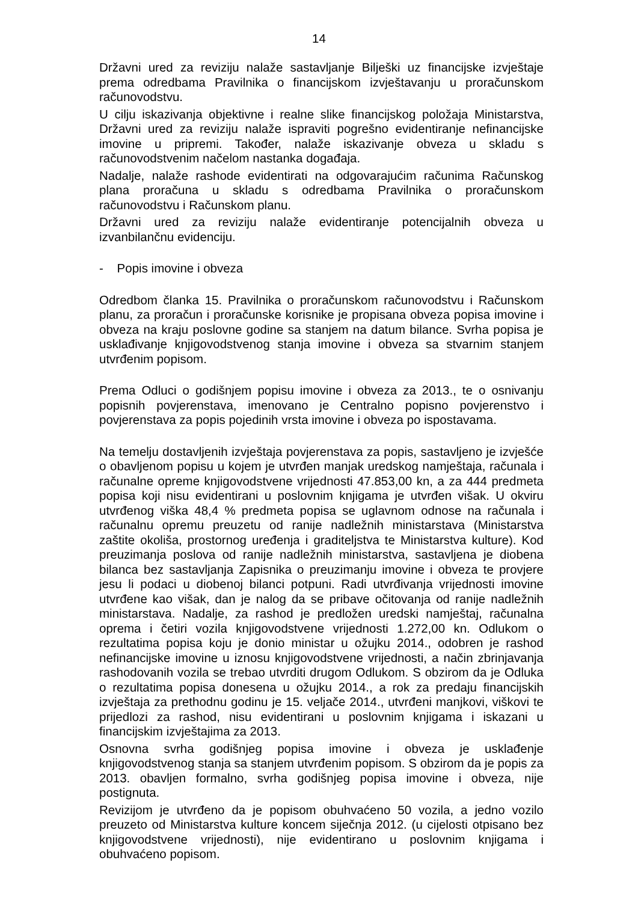14
Državni ured za reviziju nalaže sastavljanje Bilješki uz financijske izvještaje prema odredbama Pravilnika o financijskom izvještavanju u proračunskom računovodstvu.
U cilju iskazivanja objektivne i realne slike financijskog položaja Ministarstva, Državni ured za reviziju nalaže ispraviti pogrešno evidentiranje nefinancijske imovine u pripremi. Također, nalaže iskazivanje obveza u skladu s računovodstvenim načelom nastanka događaja.
Nadalje, nalaže rashode evidentirati na odgovarajućim računima Računskog plana proračuna u skladu s odredbama Pravilnika o proračunskom računovodstvu i Računskom planu.
Državni ured za reviziju nalaže evidentiranje potencijalnih obveza u izvanbilančnu evidenciju.
- Popis imovine i obveza
Odredbom članka 15. Pravilnika o proračunskom računovodstvu i Računskom planu, za proračun i proračunske korisnike je propisana obveza popisa imovine i obveza na kraju poslovne godine sa stanjem na datum bilance. Svrha popisa je usklađivanje knjigovodstvenog stanja imovine i obveza sa stvarnim stanjem utvrđenim popisom.
Prema Odluci o godišnjem popisu imovine i obveza za 2013., te o osnivanju popisnih povjerenstava, imenovano je Centralno popisno povjerenstvo i povjerenstava za popis pojedinih vrsta imovine i obveza po ispostavama.
Na temelju dostavljenih izvještaja povjerenstava za popis, sastavljeno je izvješće o obavljenom popisu u kojem je utvrđen manjak uredskog namještaja, računala i računalne opreme knjigovodstvene vrijednosti 47.853,00 kn, a za 444 predmeta popisa koji nisu evidentirani u poslovnim knjigama je utvrđen višak. U okviru utvrđenog viška 48,4 % predmeta popisa se uglavnom odnose na računala i računalnu opremu preuzetu od ranije nadležnih ministarstava (Ministarstva zaštite okoliša, prostornog uređenja i graditeljstva te Ministarstva kulture). Kod preuzimanja poslova od ranije nadležnih ministarstva, sastavljena je diobena bilanca bez sastavljanja Zapisnika o preuzimanju imovine i obveza te provjere jesu li podaci u diobenoj bilanci potpuni. Radi utvrđivanja vrijednosti imovine utvrđene kao višak, dan je nalog da se pribave očitovanja od ranije nadležnih ministarstava. Nadalje, za rashod je predložen uredski namještaj, računalna oprema i četiri vozila knjigovodstvene vrijednosti 1.272,00 kn. Odlukom o rezultatima popisa koju je donio ministar u ožujku 2014., odobren je rashod nefinancijske imovine u iznosu knjigovodstvene vrijednosti, a način zbrinjavanja rashodovanih vozila se trebao utvrditi drugom Odlukom. S obzirom da je Odluka o rezultatima popisa donesena u ožujku 2014., a rok za predaju financijskih izvještaja za prethodnu godinu je 15. veljače 2014., utvrđeni manjkovi, viškovi te prijedlozi za rashod, nisu evidentirani u poslovnim knjigama i iskazani u financijskim izvještajima za 2013.
Osnovna svrha godišnjeg popisa imovine i obveza je usklađenje knjigovodstvenog stanja sa stanjem utvrđenim popisom. S obzirom da je popis za 2013. obavljen formalno, svrha godišnjeg popisa imovine i obveza, nije postignuta.
Revizijom je utvrđeno da je popisom obuhvaćeno 50 vozila, a jedno vozilo preuzeto od Ministarstva kulture koncem siječnja 2012. (u cijelosti otpisano bez knjigovodstvene vrijednosti), nije evidentirano u poslovnim knjigama i obuhvaćeno popisom.